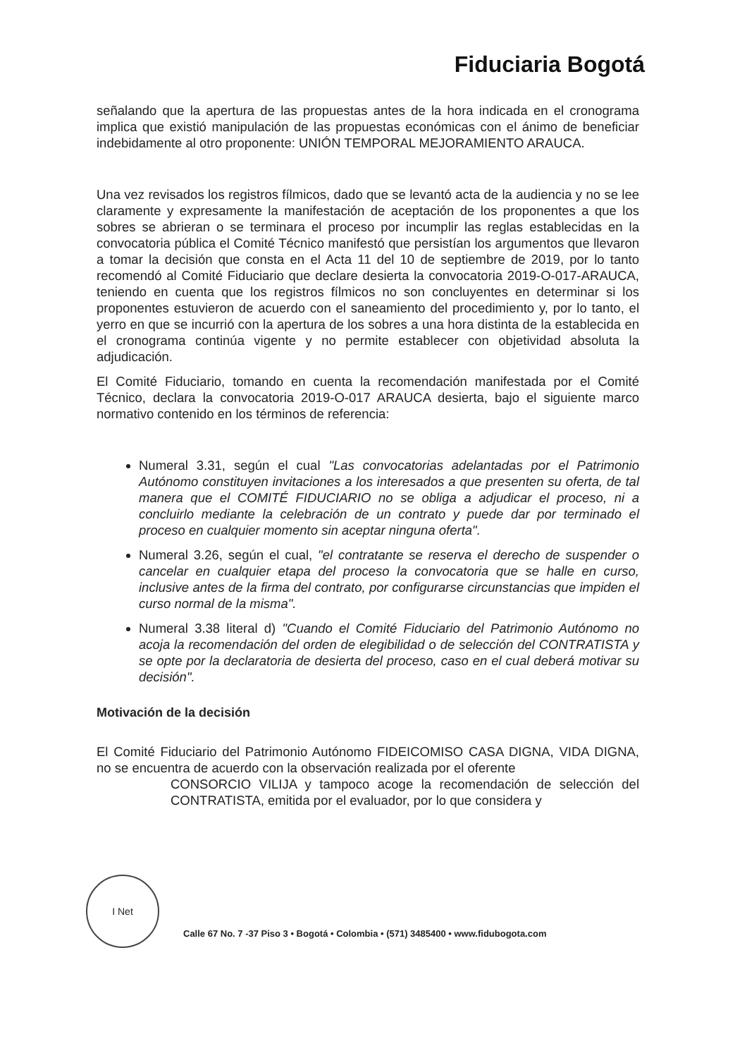Fiduciaria Bogotá
señalando que la apertura de las propuestas antes de la hora indicada en el cronograma implica que existió manipulación de las propuestas económicas con el ánimo de beneficiar indebidamente al otro proponente: UNIÓN TEMPORAL MEJORAMIENTO ARAUCA.
Una vez revisados los registros fílmicos, dado que se levantó acta de la audiencia y no se lee claramente y expresamente la manifestación de aceptación de los proponentes a que los sobres se abrieran o se terminara el proceso por incumplir las reglas establecidas en la convocatoria pública el Comité Técnico manifestó que persistían los argumentos que llevaron a tomar la decisión que consta en el Acta 11 del 10 de septiembre de 2019, por lo tanto recomendó al Comité Fiduciario que declare desierta la convocatoria 2019-O-017-ARAUCA, teniendo en cuenta que los registros fílmicos no son concluyentes en determinar si los proponentes estuvieron de acuerdo con el saneamiento del procedimiento y, por lo tanto, el yerro en que se incurrió con la apertura de los sobres a una hora distinta de la establecida en el cronograma continúa vigente y no permite establecer con objetividad absoluta la adjudicación.
El Comité Fiduciario, tomando en cuenta la recomendación manifestada por el Comité Técnico, declara la convocatoria 2019-O-017 ARAUCA desierta, bajo el siguiente marco normativo contenido en los términos de referencia:
Numeral 3.31, según el cual "Las convocatorias adelantadas por el Patrimonio Autónomo constituyen invitaciones a los interesados a que presenten su oferta, de tal manera que el COMITÉ FIDUCIARIO no se obliga a adjudicar el proceso, ni a concluirlo mediante la celebración de un contrato y puede dar por terminado el proceso en cualquier momento sin aceptar ninguna oferta".
Numeral 3.26, según el cual, "el contratante se reserva el derecho de suspender o cancelar en cualquier etapa del proceso la convocatoria que se halle en curso, inclusive antes de la firma del contrato, por configurarse circunstancias que impiden el curso normal de la misma".
Numeral 3.38 literal d) "Cuando el Comité Fiduciario del Patrimonio Autónomo no acoja la recomendación del orden de elegibilidad o de selección del CONTRATISTA y se opte por la declaratoria de desierta del proceso, caso en el cual deberá motivar su decisión".
Motivación de la decisión
El Comité Fiduciario del Patrimonio Autónomo FIDEICOMISO CASA DIGNA, VIDA DIGNA, no se encuentra de acuerdo con la observación realizada por el oferente
CONSORCIO VILIJA y tampoco acoge la recomendación de selección del CONTRATISTA, emitida por el evaluador, por lo que considera y
I Net
Calle 67 No. 7 -37 Piso 3 • Bogotá • Colombia • (571) 3485400 • www.fidubogota.com